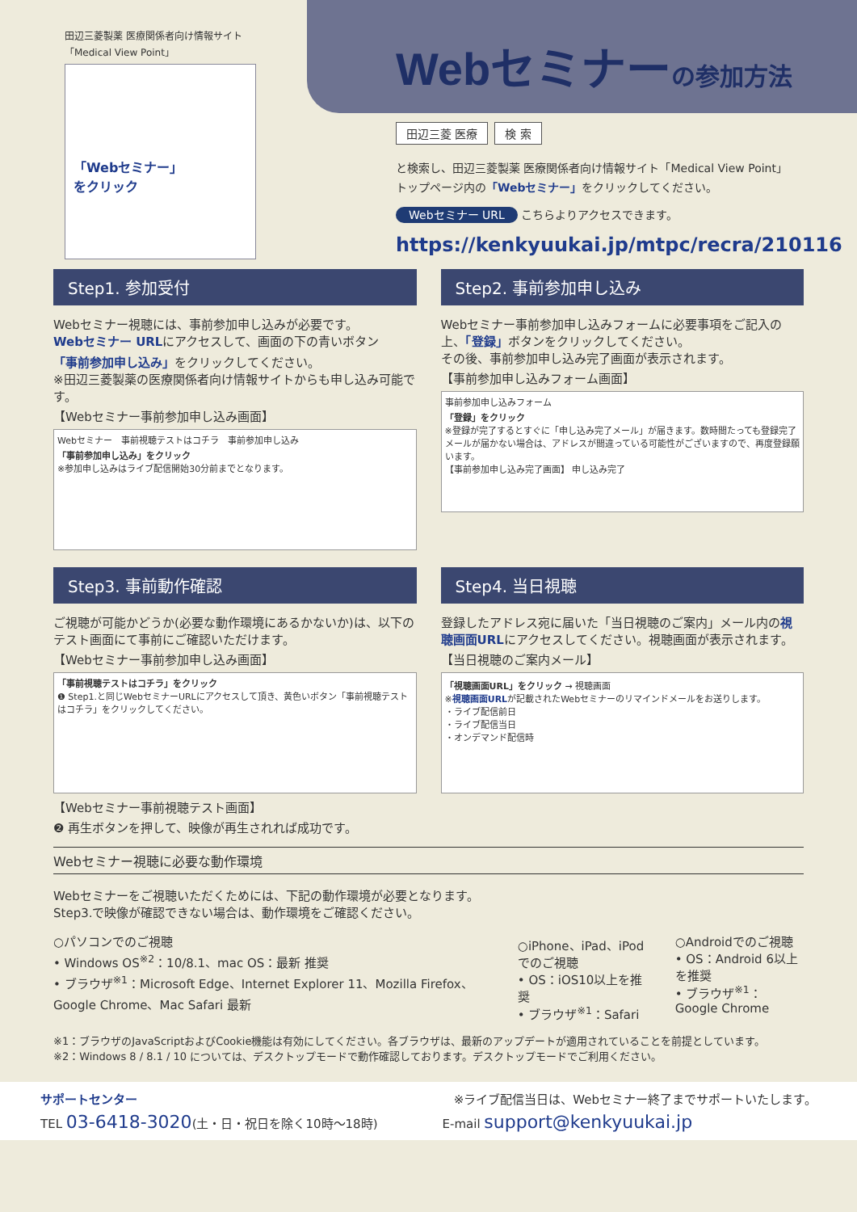田辺三菱製薬 医療関係者向け情報サイト
「Medical View Point」
「Webセミナー」
をクリック
Webセミナーの参加方法
田辺三菱 医療 検 索
と検索し、田辺三菱製薬 医療関係者向け情報サイト「Medical View Point」
トップページ内の「Webセミナー」をクリックしてください。
Webセミナー URL こちらよりアクセスできます。
https://kenkyuukai.jp/mtpc/recra/210116
Step1. 参加受付
Webセミナー視聴には、事前参加申し込みが必要です。
Webセミナー URLにアクセスして、画面の下の青いボタン
「事前参加申し込み」をクリックしてください。
※田辺三菱製薬の医療関係者向け情報サイトからも申し込み可能です。
【Webセミナー事前参加申し込み画面】
Webセミナー　事前視聴テストはコチラ　事前参加申し込み
「事前参加申し込み」をクリック
※参加申し込みはライブ配信開始30分前までとなります。
Step2. 事前参加申し込み
Webセミナー事前参加申し込みフォームに必要事項をご記入の上、「登録」ボタンをクリックしてください。
その後、事前参加申し込み完了画面が表示されます。
【事前参加申し込みフォーム画面】
事前参加申し込みフォーム
「登録」をクリック
※登録が完了するとすぐに「申し込み完了メール」が届きます。数時間たっても登録完了メールが届かない場合は、アドレスが間違っている可能性がございますので、再度登録願います。
【事前参加申し込み完了画面】 申し込み完了
Step3. 事前動作確認
ご視聴が可能かどうか(必要な動作環境にあるかないか)は、以下のテスト画面にて事前にご確認いただけます。
【Webセミナー事前参加申し込み画面】
「事前視聴テストはコチラ」をクリック
❶ Step1.と同じWebセミナーURLにアクセスして頂き、黄色いボタン「事前視聴テストはコチラ」をクリックしてください。
【Webセミナー事前視聴テスト画面】
❷ 再生ボタンを押して、映像が再生されれば成功です。
Step4. 当日視聴
登録したアドレス宛に届いた「当日視聴のご案内」メール内の視聴画面URLにアクセスしてください。視聴画面が表示されます。
【当日視聴のご案内メール】
「視聴画面URL」をクリック → 視聴画面
※視聴画面URLが記載されたWebセミナーのリマインドメールをお送りします。
・ライブ配信前日
・ライブ配信当日
・オンデマンド配信時
Webセミナー視聴に必要な動作環境
Webセミナーをご視聴いただくためには、下記の動作環境が必要となります。
Step3.で映像が確認できない場合は、動作環境をご確認ください。
○パソコンでのご視聴
• Windows OS<sup>※2</sup>：10/8.1、mac OS：最新 推奨
• ブラウザ<sup>※1</sup>：Microsoft Edge、Internet Explorer 11、Mozilla Firefox、Google Chrome、Mac Safari 最新
○iPhone、iPad、iPodでのご視聴
• OS：iOS10以上を推奨
• ブラウザ<sup>※1</sup>：Safari
○Androidでのご視聴
• OS：Android 6以上を推奨
• ブラウザ<sup>※1</sup>：Google Chrome
※1：ブラウザのJavaScriptおよびCookie機能は有効にしてください。各ブラウザは、最新のアップデートが適用されていることを前提としています。
※2：Windows 8 / 8.1 / 10 については、デスクトップモードで動作確認しております。デスクトップモードでご利用ください。
サポートセンター ※ライブ配信当日は、Webセミナー終了までサポートいたします。
TEL 03-6418-3020(土・日・祝日を除く10時〜18時) E-mail support@kenkyuukai.jp